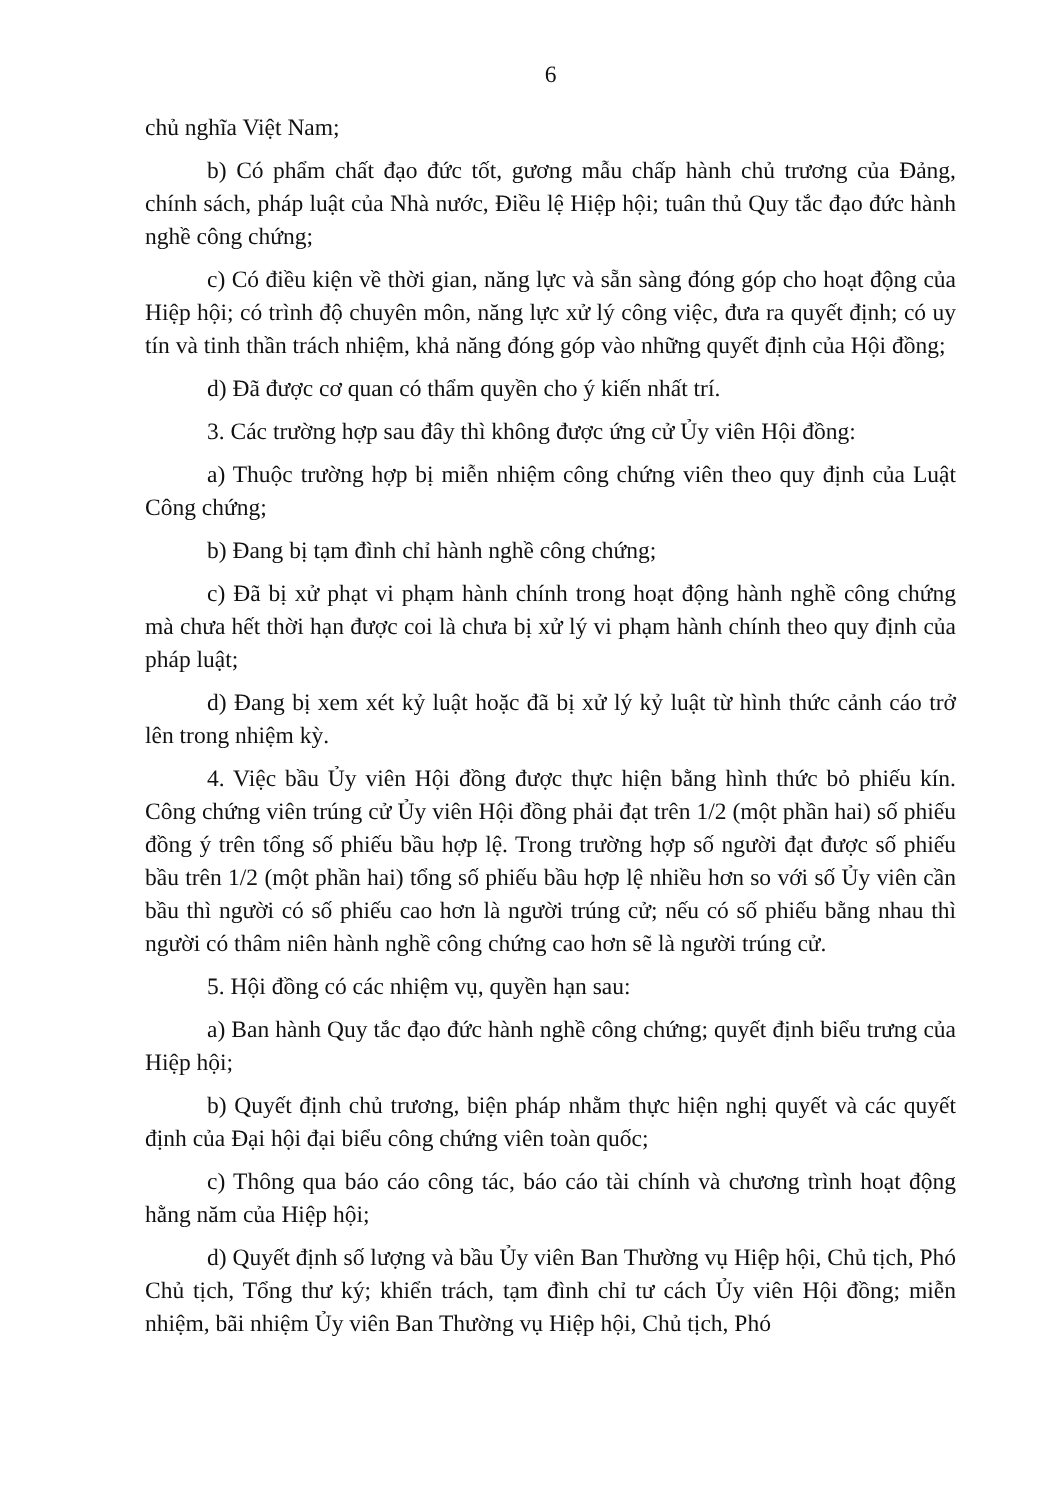6
chủ nghĩa Việt Nam;
b) Có phẩm chất đạo đức tốt, gương mẫu chấp hành chủ trương của Đảng, chính sách, pháp luật của Nhà nước, Điều lệ Hiệp hội; tuân thủ Quy tắc đạo đức hành nghề công chứng;
c) Có điều kiện về thời gian, năng lực và sẵn sàng đóng góp cho hoạt động của Hiệp hội; có trình độ chuyên môn, năng lực xử lý công việc, đưa ra quyết định; có uy tín và tinh thần trách nhiệm, khả năng đóng góp vào những quyết định của Hội đồng;
d) Đã được cơ quan có thẩm quyền cho ý kiến nhất trí.
3. Các trường hợp sau đây thì không được ứng cử Ủy viên Hội đồng:
a) Thuộc trường hợp bị miễn nhiệm công chứng viên theo quy định của Luật Công chứng;
b) Đang bị tạm đình chỉ hành nghề công chứng;
c) Đã bị xử phạt vi phạm hành chính trong hoạt động hành nghề công chứng mà chưa hết thời hạn được coi là chưa bị xử lý vi phạm hành chính theo quy định của pháp luật;
d) Đang bị xem xét kỷ luật hoặc đã bị xử lý kỷ luật từ hình thức cảnh cáo trở lên trong nhiệm kỳ.
4. Việc bầu Ủy viên Hội đồng được thực hiện bằng hình thức bỏ phiếu kín. Công chứng viên trúng cử Ủy viên Hội đồng phải đạt trên 1/2 (một phần hai) số phiếu đồng ý trên tổng số phiếu bầu hợp lệ. Trong trường hợp số người đạt được số phiếu bầu trên 1/2 (một phần hai) tổng số phiếu bầu hợp lệ nhiều hơn so với số Ủy viên cần bầu thì người có số phiếu cao hơn là người trúng cử; nếu có số phiếu bằng nhau thì người có thâm niên hành nghề công chứng cao hơn sẽ là người trúng cử.
5. Hội đồng có các nhiệm vụ, quyền hạn sau:
a) Ban hành Quy tắc đạo đức hành nghề công chứng; quyết định biểu trưng của Hiệp hội;
b) Quyết định chủ trương, biện pháp nhằm thực hiện nghị quyết và các quyết định của Đại hội đại biểu công chứng viên toàn quốc;
c) Thông qua báo cáo công tác, báo cáo tài chính và chương trình hoạt động hằng năm của Hiệp hội;
d) Quyết định số lượng và bầu Ủy viên Ban Thường vụ Hiệp hội, Chủ tịch, Phó Chủ tịch, Tổng thư ký; khiển trách, tạm đình chỉ tư cách Ủy viên Hội đồng; miễn nhiệm, bãi nhiệm Ủy viên Ban Thường vụ Hiệp hội, Chủ tịch, Phó